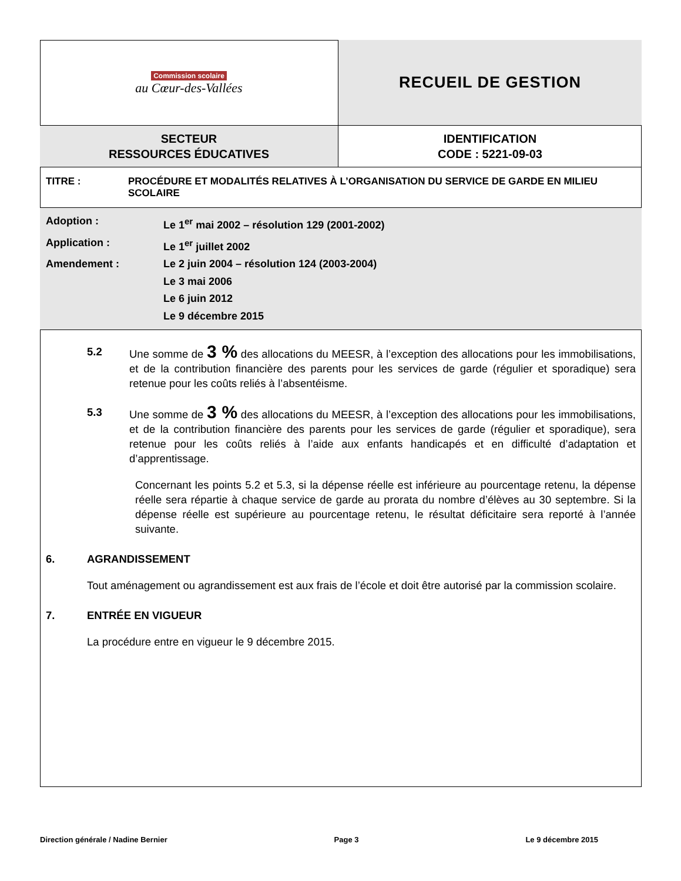| Commission scolaire au Cœur-des-Vallées | RECUEIL DE GESTION |
| SECTEUR RESSOURCES ÉDUCATIVES | IDENTIFICATION CODE : 5221-09-03 |
TITRE : PROCÉDURE ET MODALITÉS RELATIVES À L’ORGANISATION DU SERVICE DE GARDE EN MILIEU SCOLAIRE
Adoption : Le 1<sup>er</sup> mai 2002 – résolution 129 (2001-2002)
Application : Le 1<sup>er</sup> juillet 2002
Amendement : Le 2 juin 2004 – résolution 124 (2003-2004)
Le 3 mai 2006
Le 6 juin 2012
Le 9 décembre 2015
5.2 Une somme de 3 % des allocations du MEESR, à l’exception des allocations pour les immobilisations, et de la contribution financière des parents pour les services de garde (régulier et sporadique) sera retenue pour les coûts reliés à l’absentéisme.
5.3 Une somme de 3 % des allocations du MEESR, à l’exception des allocations pour les immobilisations, et de la contribution financière des parents pour les services de garde (régulier et sporadique), sera retenue pour les coûts reliés à l’aide aux enfants handicapés et en difficulté d’adaptation et d’apprentissage.
Concernant les points 5.2 et 5.3, si la dépense réelle est inférieure au pourcentage retenu, la dépense réelle sera répartie à chaque service de garde au prorata du nombre d’élèves au 30 septembre. Si la dépense réelle est supérieure au pourcentage retenu, le résultat déficitaire sera reporté à l’année suivante.
6. AGRANDISSEMENT
Tout aménagement ou agrandissement est aux frais de l’école et doit être autorisé par la commission scolaire.
7. ENTRÉE EN VIGUEUR
La procédure entre en vigueur le 9 décembre 2015.
Direction générale / Nadine Bernier Page 3 Le 9 décembre 2015